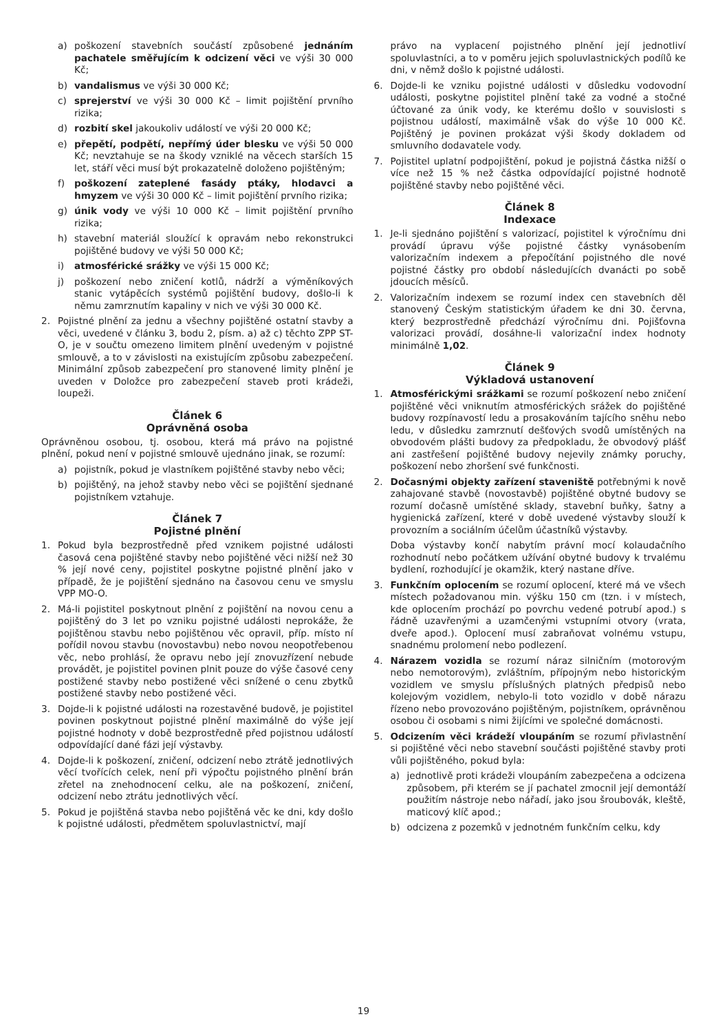a) poškození stavebních součástí způsobené jednáním pachatele směřujícím k odcizení věci ve výši 30 000 Kč;
b) vandalismus ve výši 30 000 Kč;
c) sprejerství ve výši 30 000 Kč – limit pojištění prvního rizika;
d) rozbití skel jakoukoliv událostí ve výši 20 000 Kč;
e) přepětí, podpětí, nepřímý úder blesku ve výši 50 000 Kč; nevztahuje se na škody vzniklé na věcech starších 15 let, stáří věci musí být prokazatelně doloženo pojištěným;
f) poškození zateplené fasády ptáky, hlodavci a hmyzem ve výši 30 000 Kč – limit pojištění prvního rizika;
g) únik vody ve výši 10 000 Kč – limit pojištění prvního rizika;
h) stavební materiál sloužící k opravám nebo rekonstrukci pojištěné budovy ve výši 50 000 Kč;
i) atmosférické srážky ve výši 15 000 Kč;
j) poškození nebo zničení kotlů, nádrží a výměníkových stanic vytápěcích systémů pojištění budovy, došlo-li k němu zamrznutím kapaliny v nich ve výši 30 000 Kč.
2. Pojistné plnění za jednu a všechny pojištěné ostatní stavby a věci, uvedené v článku 3, bodu 2, písm. a) až c) těchto ZPP ST-O, je v součtu omezeno limitem plnění uvedeným v pojistné smlouvě, a to v závislosti na existujícím způsobu zabezpečení. Minimální způsob zabezpečení pro stanovené limity plnění je uveden v Doložce pro zabezpečení staveb proti krádeži, loupeži.
Článek 6
Oprávněná osoba
Oprávněnou osobou, tj. osobou, která má právo na pojistné plnění, pokud není v pojistné smlouvě ujednáno jinak, se rozumí:
a) pojistník, pokud je vlastníkem pojištěné stavby nebo věci;
b) pojištěný, na jehož stavby nebo věci se pojištění sjednané pojistníkem vztahuje.
Článek 7
Pojistné plnění
1. Pokud byla bezprostředně před vznikem pojistné události časová cena pojištěné stavby nebo pojištěné věci nižší než 30 % její nové ceny, pojistitel poskytne pojistné plnění jako v případě, že je pojištění sjednáno na časovou cenu ve smyslu VPP MO-O.
2. Má-li pojistitel poskytnout plnění z pojištění na novou cenu a pojištěný do 3 let po vzniku pojistné události neprokáže, že pojištěnou stavbu nebo pojištěnou věc opravil, příp. místo ní pořídil novou stavbu (novostavbu) nebo novou neopotřebenou věc, nebo prohlásí, že opravu nebo její znovuzřízení nebude provádět, je pojistitel povinen plnit pouze do výše časové ceny postižené stavby nebo postižené věci snížené o cenu zbytků postižené stavby nebo postižené věci.
3. Dojde-li k pojistné události na rozestavěné budově, je pojistitel povinen poskytnout pojistné plnění maximálně do výše její pojistné hodnoty v době bezprostředně před pojistnou událostí odpovídající dané fázi její výstavby.
4. Dojde-li k poškození, zničení, odcizení nebo ztrátě jednotlivých věcí tvořících celek, není při výpočtu pojistného plnění brán zřetel na znehodnocení celku, ale na poškození, zničení, odcizení nebo ztrátu jednotlivých věcí.
5. Pokud je pojištěná stavba nebo pojištěná věc ke dni, kdy došlo k pojistné události, předmětem spoluvlastnictví, mají
právo na vyplacení pojistného plnění její jednotliví spoluvlastníci, a to v poměru jejich spoluvlastnických podílů ke dni, v němž došlo k pojistné události.
6. Dojde-li ke vzniku pojistné události v důsledku vodovodní události, poskytne pojistitel plnění také za vodné a stočné účtované za únik vody, ke kterému došlo v souvislosti s pojistnou událostí, maximálně však do výše 10 000 Kč. Pojištěný je povinen prokázat výši škody dokladem od smluvního dodavatele vody.
7. Pojistitel uplatní podpojištění, pokud je pojistná částka nižší o více než 15 % než částka odpovídající pojistné hodnotě pojištěné stavby nebo pojištěné věci.
Článek 8
Indexace
1. Je-li sjednáno pojištění s valorizací, pojistitel k výročnímu dni provádí úpravu výše pojistné částky vynásobením valorizačním indexem a přepočítání pojistného dle nové pojistné částky pro období následujících dvanácti po sobě jdoucích měsíců.
2. Valorizačním indexem se rozumí index cen stavebních děl stanovený Českým statistickým úřadem ke dni 30. června, který bezprostředně předchází výročnímu dni. Pojišťovna valorizaci provádí, dosáhne-li valorizační index hodnoty minimálně 1,02.
Článek 9
Výkladová ustanovení
1. Atmosférickými srážkami se rozumí poškození nebo zničení pojištěné věci vniknutím atmosférických srážek do pojištěné budovy rozpínavostí ledu a prosakováním tajícího sněhu nebo ledu, v důsledku zamrznutí dešťových svodů umístěných na obvodovém plášti budovy za předpokladu, že obvodový plášť ani zastřešení pojištěné budovy nejevily známky poruchy, poškození nebo zhoršení své funkčnosti.
2. Dočasnými objekty zařízení staveniště potřebnými k nově zahajované stavbě (novostavbě) pojištěné obytné budovy se rozumí dočasně umístěné sklady, stavební buňky, šatny a hygienická zařízení, které v době uvedené výstavby slouží k provozním a sociálním účelům účastníků výstavby.
Doba výstavby končí nabytím právní mocí kolaudačního rozhodnutí nebo počátkem užívání obytné budovy k trvalému bydlení, rozhodující je okamžik, který nastane dříve.
3. Funkčním oplocením se rozumí oplocení, které má ve všech místech požadovanou min. výšku 150 cm (tzn. i v místech, kde oplocením prochází po povrchu vedené potrubí apod.) s řádně uzavřenými a uzamčenými vstupními otvory (vrata, dveře apod.). Oplocení musí zabraňovat volnému vstupu, snadnému prolomení nebo podlezení.
4. Nárazem vozidla se rozumí náraz silničním (motorovým nebo nemotorovým), zvláštním, přípojným nebo historickým vozidlem ve smyslu příslušných platných předpisů nebo kolejovým vozidlem, nebylo-li toto vozidlo v době nárazu řízeno nebo provozováno pojištěným, pojistníkem, oprávněnou osobou či osobami s nimi žijícími ve společné domácnosti.
5. Odcizením věci krádeží vloupáním se rozumí přivlastnění si pojištěné věci nebo stavební součásti pojištěné stavby proti vůli pojištěného, pokud byla:
a) jednotlivě proti krádeži vloupáním zabezpečena a odcizena způsobem, při kterém se jí pachatel zmocnil její demontáží použitím nástroje nebo nářadí, jako jsou šroubovák, kleště, maticový klíč apod.;
b) odcizena z pozemků v jednotném funkčním celku, kdy
19